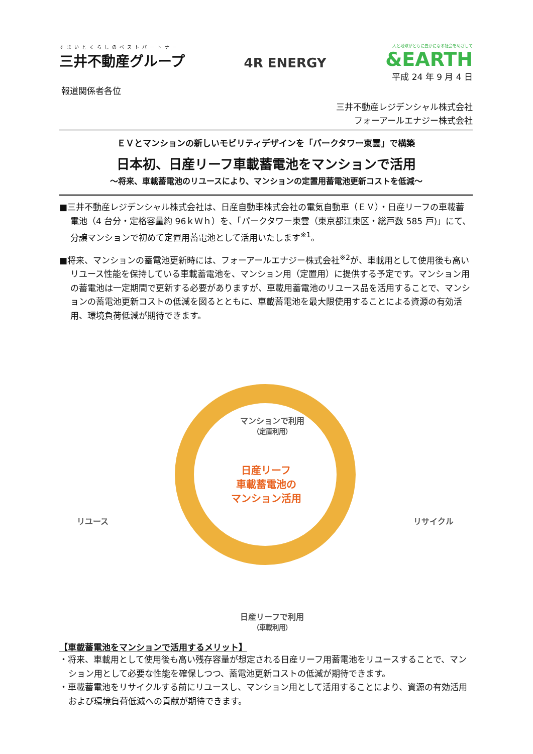すまいとくらしのベストパートナー
三井不動産グループ
4R ENERGY
人と地球がともに豊かになる社会をめざして
&EARTH
平成 24 年 9 月 4 日
報道関係者各位
三井不動産レジデンシャル株式会社
フォーアールエナジー株式会社
ＥＶとマンションの新しいモビリティデザインを「パークタワー東雲」で構築
日本初、日産リーフ車載蓄電池をマンションで活用
～将来、車載蓄電池のリユースにより、マンションの定置用蓄電池更新コストを低減～
■三井不動産レジデンシャル株式会社は、日産自動車株式会社の電気自動車（ＥＶ）・日産リーフの車載蓄電池（4 台分・定格容量約 96ｋＷｈ）を、「パークタワー東雲（東京都江東区・総戸数 585 戸)」にて、分譲マンションで初めて定置用蓄電池として活用いたします<sup>※1</sup>。
■将来、マンションの蓄電池更新時には、フォーアールエナジー株式会社<sup>※2</sup>が、車載用として使用後も高いリユース性能を保持している車載蓄電池を、マンション用（定置用）に提供する予定です。マンション用の蓄電池は一定期間で更新する必要がありますが、車載用蓄電池のリユース品を活用することで、マンションの蓄電池更新コストの低減を図るとともに、車載蓄電池を最大限使用することによる資源の有効活用、環境負荷低減が期待できます。
マンションで利用
（定置利用）
リユース リサイクル
日産リーフで利用
（車載利用）
日産リーフ
車載蓄電池の
マンション活用
【車載蓄電池をマンションで活用するメリット】
・将来、車載用として使用後も高い残存容量が想定される日産リーフ用蓄電池をリユースすることで、マンション用として必要な性能を確保しつつ、蓄電池更新コストの低減が期待できます。
・車載蓄電池をリサイクルする前にリユースし、マンション用として活用することにより、資源の有効活用および環境負荷低減への貢献が期待できます。